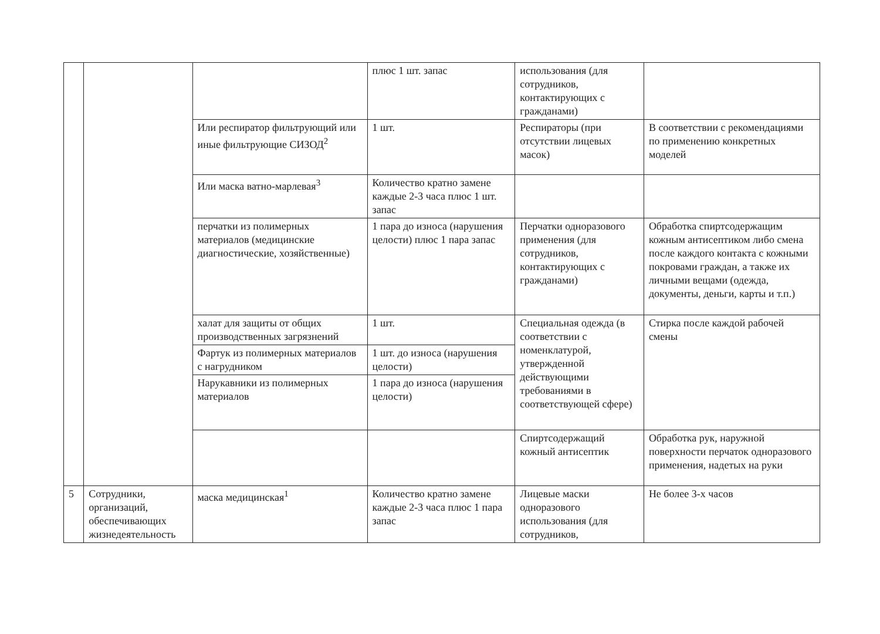| | | | плюс 1 шт. запас | использования (для сотрудников, контактирующих с гражданами) | |
| | | Или респиратор фильтрующий или иные фильтрующие СИЗОД<sup>2</sup> | 1 шт. | Респираторы (при отсутствии лицевых масок) | В соответствии с рекомендациями по применению конкретных моделей |
| | | Или маска ватно-марлевая<sup>3</sup> | Количество кратно замене каждые 2-3 часа плюс 1 шт. запас | | |
| | | перчатки из полимерных материалов (медицинские диагностические, хозяйственные) | 1 пара до износа (нарушения целости) плюс 1 пара запас | Перчатки одноразового применения (для сотрудников, контактирующих с гражданами) | Обработка спиртсодержащим кожным антисептиком либо смена после каждого контакта с кожными покровами граждан, а также их личными вещами (одежда, документы, деньги, карты и т.п.) |
| | | халат для защиты от общих производственных загрязнений | 1 шт. | Специальная одежда (в соответствии с номенклатурой, утвержденной действующими требованиями в соответствующей сфере) | Стирка после каждой рабочей смены |
| | | Фартук из полимерных материалов с нагрудником | 1 шт. до износа (нарушения целости) | | |
| | | Нарукавники из полимерных материалов | 1 пара до износа (нарушения целости) | | |
| | | | | Спиртсодержащий кожный антисептик | Обработка рук, наружной поверхности перчаток одноразового применения, надетых на руки |
| 5 | Сотрудники, организаций, обеспечивающих жизнедеятельность | маска медицинская<sup>1</sup> | Количество кратно замене каждые 2-3 часа плюс 1 пара запас | Лицевые маски одноразового использования (для сотрудников, | Не более 3-х часов |